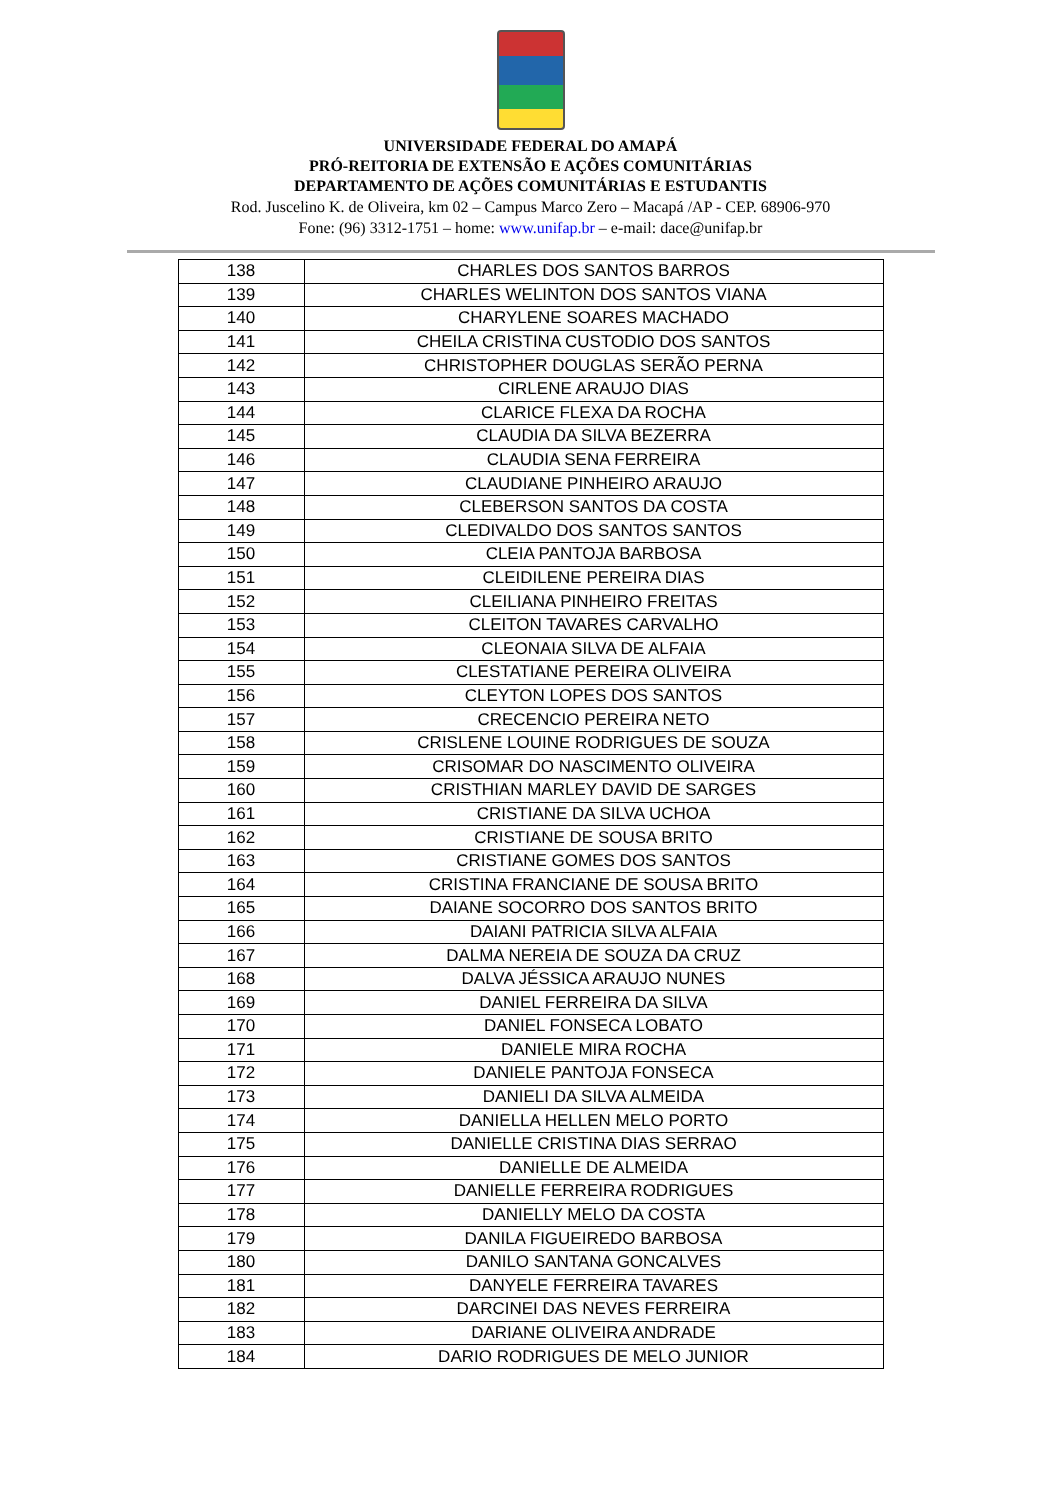UNIVERSIDADE FEDERAL DO AMAPÁ
PRÓ-REITORIA DE EXTENSÃO E AÇÕES COMUNITÁRIAS
DEPARTAMENTO DE AÇÕES COMUNITÁRIAS E ESTUDANTIS
Rod. Juscelino K. de Oliveira, km 02 – Campus Marco Zero – Macapá /AP - CEP. 68906-970
Fone: (96) 3312-1751 – home: www.unifap.br – e-mail: dace@unifap.br
| 138 | CHARLES DOS SANTOS BARROS |
| 139 | CHARLES WELINTON DOS SANTOS VIANA |
| 140 | CHARYLENE SOARES MACHADO |
| 141 | CHEILA CRISTINA CUSTODIO DOS SANTOS |
| 142 | CHRISTOPHER DOUGLAS SERÃO PERNA |
| 143 | CIRLENE ARAUJO DIAS |
| 144 | CLARICE FLEXA DA ROCHA |
| 145 | CLAUDIA DA SILVA BEZERRA |
| 146 | CLAUDIA SENA FERREIRA |
| 147 | CLAUDIANE PINHEIRO ARAUJO |
| 148 | CLEBERSON SANTOS DA COSTA |
| 149 | CLEDIVALDO DOS SANTOS SANTOS |
| 150 | CLEIA PANTOJA BARBOSA |
| 151 | CLEIDILENE PEREIRA DIAS |
| 152 | CLEILIANA PINHEIRO FREITAS |
| 153 | CLEITON TAVARES CARVALHO |
| 154 | CLEONAIA SILVA DE ALFAIA |
| 155 | CLESTATIANE PEREIRA OLIVEIRA |
| 156 | CLEYTON LOPES DOS SANTOS |
| 157 | CRECENCIO PEREIRA NETO |
| 158 | CRISLENE LOUINE RODRIGUES DE SOUZA |
| 159 | CRISOMAR DO NASCIMENTO OLIVEIRA |
| 160 | CRISTHIAN MARLEY DAVID DE SARGES |
| 161 | CRISTIANE DA SILVA UCHOA |
| 162 | CRISTIANE DE SOUSA BRITO |
| 163 | CRISTIANE GOMES DOS SANTOS |
| 164 | CRISTINA FRANCIANE DE SOUSA BRITO |
| 165 | DAIANE SOCORRO DOS SANTOS BRITO |
| 166 | DAIANI PATRICIA SILVA ALFAIA |
| 167 | DALMA NEREIA DE SOUZA DA CRUZ |
| 168 | DALVA JÉSSICA ARAUJO NUNES |
| 169 | DANIEL FERREIRA DA SILVA |
| 170 | DANIEL FONSECA LOBATO |
| 171 | DANIELE MIRA ROCHA |
| 172 | DANIELE PANTOJA FONSECA |
| 173 | DANIELI DA SILVA ALMEIDA |
| 174 | DANIELLA HELLEN MELO PORTO |
| 175 | DANIELLE CRISTINA DIAS SERRAO |
| 176 | DANIELLE DE ALMEIDA |
| 177 | DANIELLE FERREIRA RODRIGUES |
| 178 | DANIELLY MELO DA COSTA |
| 179 | DANILA FIGUEIREDO BARBOSA |
| 180 | DANILO SANTANA GONCALVES |
| 181 | DANYELE FERREIRA TAVARES |
| 182 | DARCINEI DAS NEVES FERREIRA |
| 183 | DARIANE OLIVEIRA ANDRADE |
| 184 | DARIO RODRIGUES DE MELO JUNIOR |